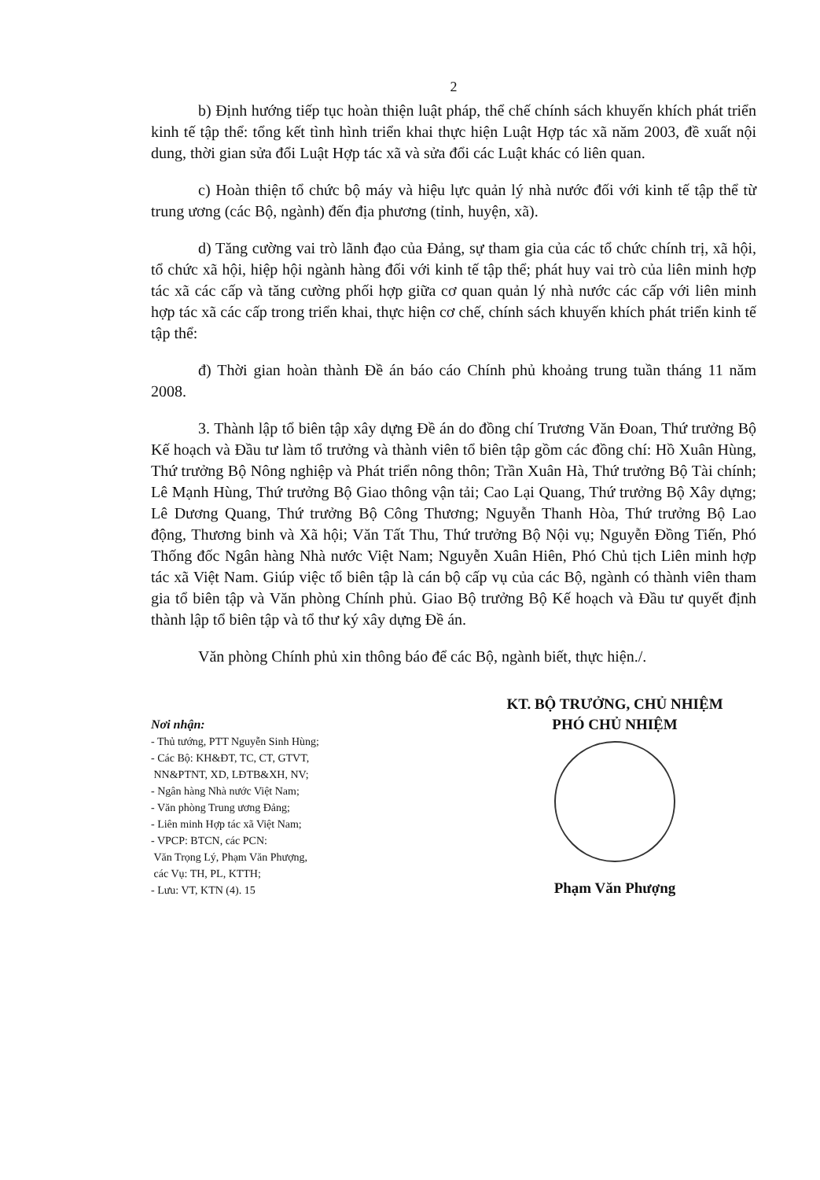2
b) Định hướng tiếp tục hoàn thiện luật pháp, thể chế chính sách khuyến khích phát triển kinh tế tập thể: tổng kết tình hình triển khai thực hiện Luật Hợp tác xã năm 2003, đề xuất nội dung, thời gian sửa đổi Luật Hợp tác xã và sửa đổi các Luật khác có liên quan.
c) Hoàn thiện tổ chức bộ máy và hiệu lực quản lý nhà nước đối với kinh tế tập thể từ trung ương (các Bộ, ngành) đến địa phương (tỉnh, huyện, xã).
d) Tăng cường vai trò lãnh đạo của Đảng, sự tham gia của các tổ chức chính trị, xã hội, tổ chức xã hội, hiệp hội ngành hàng đối với kinh tế tập thể; phát huy vai trò của liên minh hợp tác xã các cấp và tăng cường phối hợp giữa cơ quan quản lý nhà nước các cấp với liên minh hợp tác xã các cấp trong triển khai, thực hiện cơ chế, chính sách khuyến khích phát triển kinh tế tập thể:
đ) Thời gian hoàn thành Đề án báo cáo Chính phủ khoảng trung tuần tháng 11 năm 2008.
3. Thành lập tổ biên tập xây dựng Đề án do đồng chí Trương Văn Đoan, Thứ trưởng Bộ Kế hoạch và Đầu tư làm tổ trưởng và thành viên tổ biên tập gồm các đồng chí: Hồ Xuân Hùng, Thứ trưởng Bộ Nông nghiệp và Phát triển nông thôn; Trần Xuân Hà, Thứ trưởng Bộ Tài chính; Lê Mạnh Hùng, Thứ trưởng Bộ Giao thông vận tải; Cao Lại Quang, Thứ trưởng Bộ Xây dựng; Lê Dương Quang, Thứ trưởng Bộ Công Thương; Nguyễn Thanh Hòa, Thứ trưởng Bộ Lao động, Thương binh và Xã hội; Văn Tất Thu, Thứ trưởng Bộ Nội vụ; Nguyễn Đồng Tiến, Phó Thống đốc Ngân hàng Nhà nước Việt Nam; Nguyễn Xuân Hiên, Phó Chủ tịch Liên minh hợp tác xã Việt Nam. Giúp việc tổ biên tập là cán bộ cấp vụ của các Bộ, ngành có thành viên tham gia tổ biên tập và Văn phòng Chính phủ. Giao Bộ trưởng Bộ Kế hoạch và Đầu tư quyết định thành lập tổ biên tập và tổ thư ký xây dựng Đề án.
Văn phòng Chính phủ xin thông báo để các Bộ, ngành biết, thực hiện./.
Nơi nhận:
- Thủ tướng, PTT Nguyễn Sinh Hùng;
- Các Bộ: KH&ĐT, TC, CT, GTVT,
NN&PTNT, XD, LĐTB&XH, NV;
- Ngân hàng Nhà nước Việt Nam;
- Văn phòng Trung ương Đảng;
- Liên minh Hợp tác xã Việt Nam;
- VPCP: BTCN, các PCN:
Văn Trọng Lý, Phạm Văn Phượng,
các Vụ: TH, PL, KTTH;
- Lưu: VT, KTN (4). 15
KT. BỘ TRƯỞNG, CHỦ NHIỆM
PHÓ CHỦ NHIỆM
Phạm Văn Phượng